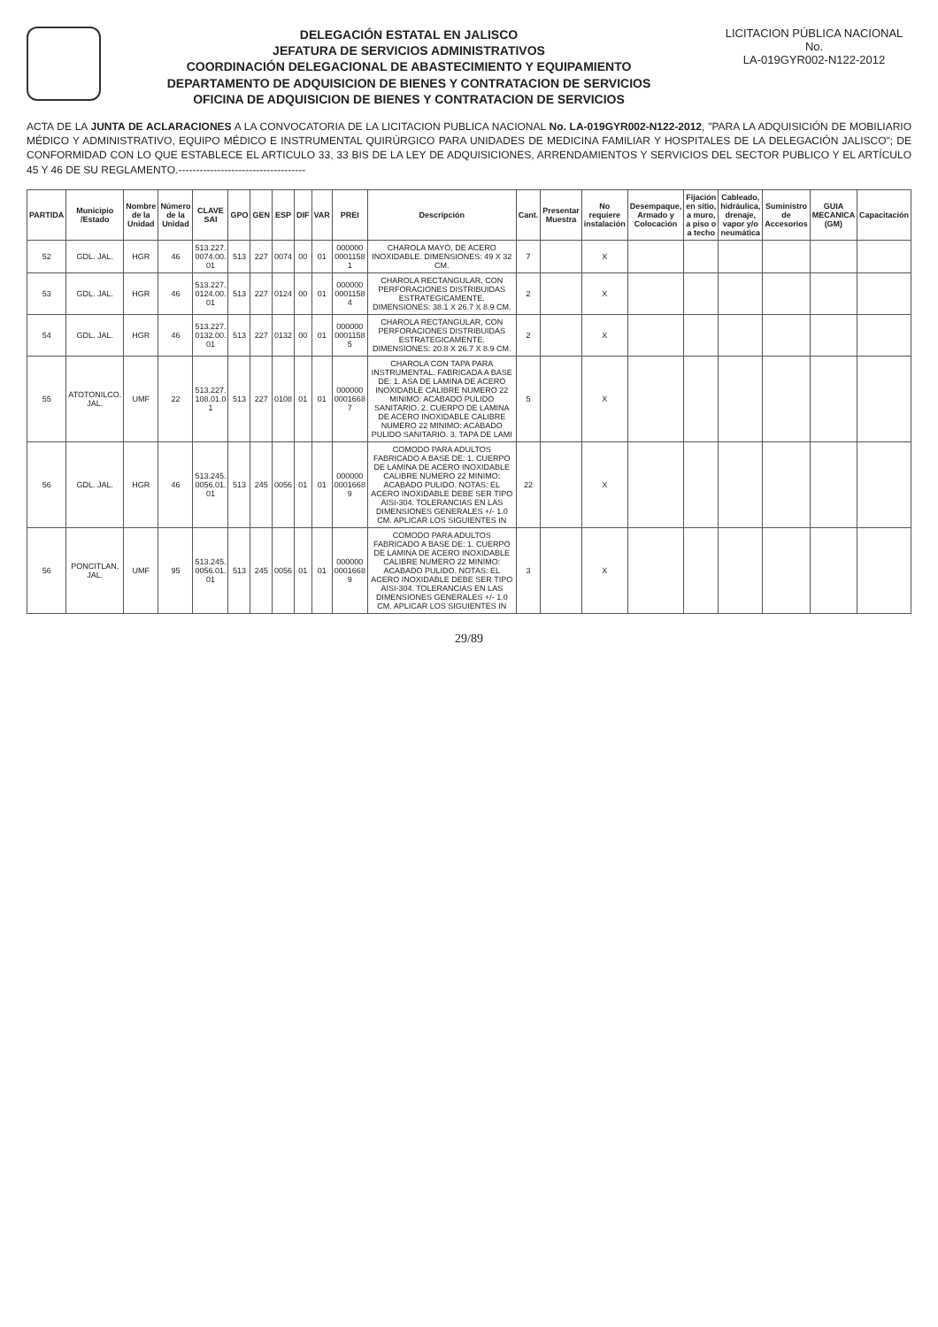DELEGACIÓN ESTATAL EN JALISCO
JEFATURA DE SERVICIOS ADMINISTRATIVOS
COORDINACIÓN DELEGACIONAL DE ABASTECIMIENTO Y EQUIPAMIENTO
DEPARTAMENTO DE ADQUISICION DE BIENES Y CONTRATACION DE SERVICIOS
OFICINA DE ADQUISICION DE BIENES Y CONTRATACION DE SERVICIOS
LICITACION PÚBLICA NACIONAL
No.
LA-019GYR002-N122-2012
ACTA DE LA JUNTA DE ACLARACIONES A LA CONVOCATORIA DE LA LICITACION PUBLICA NACIONAL No. LA-019GYR002-N122-2012, "PARA LA ADQUISICIÓN DE MOBILIARIO MÉDICO Y ADMINISTRATIVO, EQUIPO MÉDICO E INSTRUMENTAL QUIRÚRGICO PARA UNIDADES DE MEDICINA FAMILIAR Y HOSPITALES DE LA DELEGACIÓN JALISCO"; DE CONFORMIDAD CON LO QUE ESTABLECE EL ARTICULO 33, 33 BIS DE LA LEY DE ADQUISICIONES, ARRENDAMIENTOS Y SERVICIOS DEL SECTOR PUBLICO Y EL ARTÍCULO 45 Y 46 DE SU REGLAMENTO.------------------------------------
| PARTIDA | Municipio /Estado | Nombre de la Unidad | Número de la Unidad | CLAVE SAI | GPO | GEN | ESP | DIF | VAR | PREI | Descripción | Cant. | Presentar Muestra | No requiere instalación | Desempaque, Armado y Colocación | Fijación en sitio, a muro, a piso o a techo | Cableado, hidráulica, drenaje, vapor y/o neumática | Suministro de Accesorios | GUIA MECANICA (GM) | Capacitación |
| --- | --- | --- | --- | --- | --- | --- | --- | --- | --- | --- | --- | --- | --- | --- | --- | --- | --- | --- | --- | --- |
| 52 | GDL. JAL. | HGR | 46 | 513.227. 0074.00. 01 | 513 | 227 | 0074 | 00 | 01 | 000000 0001158 1 | CHAROLA MAYO, DE ACERO INOXIDABLE. DIMENSIONES: 49 X 32 CM. | 7 | | X | | | | | | |
| 53 | GDL. JAL. | HGR | 46 | 513.227. 0124.00. 01 | 513 | 227 | 0124 | 00 | 01 | 000000 0001158 4 | CHAROLA RECTANGULAR, CON PERFORACIONES DISTRIBUIDAS ESTRATEGICAMENTE. DIMENSIONES: 38.1 X 26.7 X 8.9 CM. | 2 | | X | | | | | | |
| 54 | GDL. JAL. | HGR | 46 | 513.227. 0132.00. 01 | 513 | 227 | 0132 | 00 | 01 | 000000 0001158 5 | CHAROLA RECTANGULAR, CON PERFORACIONES DISTRIBUIDAS ESTRATEGICAMENTE. DIMENSIONES: 20.8 X 26.7 X 8.9 CM. | 2 | | X | | | | | | |
| 55 | ATOTONILCO. JAL. | UMF | 22 | 513.227. 108.01.0 1 | 513 | 227 | 0108 | 01 | 01 | 000000 0001668 7 | CHAROLA CON TAPA PARA INSTRUMENTAL. FABRICADA A BASE DE: 1. ASA DE LAMINA DE ACERO INOXIDABLE CALIBRE NUMERO 22 MINIMO: ACABADO PULIDO SANITARIO. 2. CUERPO DE LAMINA DE ACERO INOXIDABLE CALIBRE NUMERO 22 MINIMO: ACABADO PULIDO SANITARIO. 3. TAPA DE LAMI | 5 | | X | | | | | | |
| 56 | GDL. JAL. | HGR | 46 | 513.245. 0056.01. 01 | 513 | 245 | 0056 | 01 | 01 | 000000 0001668 9 | COMODO PARA ADULTOS FABRICADO A BASE DE: 1. CUERPO DE LAMINA DE ACERO INOXIDABLE CALIBRE NUMERO 22 MINIMO: ACABADO PULIDO. NOTAS: EL ACERO INOXIDABLE DEBE SER TIPO AISI-304. TOLERANCIAS EN LAS DIMENSIONES GENERALES +/- 1.0 CM. APLICAR LOS SIGUIENTES IN | 22 | | X | | | | | | |
| 56 | PONCITLAN, JAL. | UMF | 95 | 513.245. 0056.01. 01 | 513 | 245 | 0056 | 01 | 01 | 000000 0001668 9 | COMODO PARA ADULTOS FABRICADO A BASE DE: 1. CUERPO DE LAMINA DE ACERO INOXIDABLE CALIBRE NUMERO 22 MINIMO: ACABADO PULIDO. NOTAS: EL ACERO INOXIDABLE DEBE SER TIPO AISI-304. TOLERANCIAS EN LAS DIMENSIONES GENERALES +/- 1.0 CM. APLICAR LOS SIGUIENTES IN | 3 | | X | | | | | | |
29/89